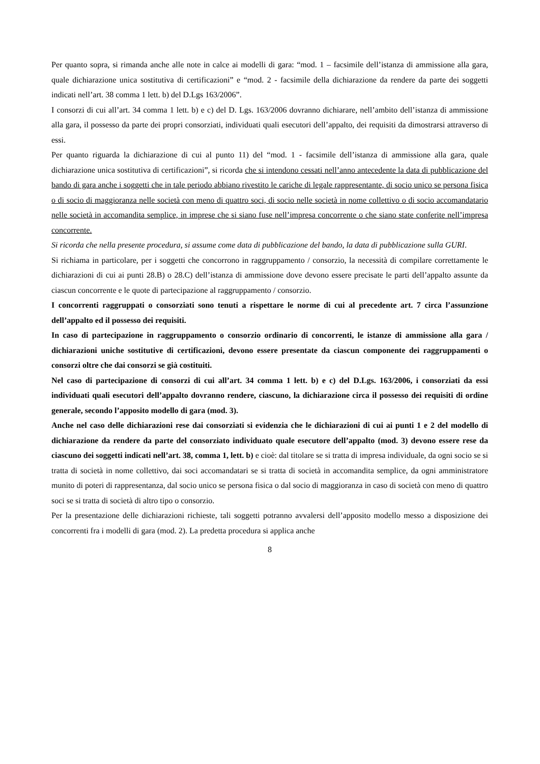Per quanto sopra, si rimanda anche alle note in calce ai modelli di gara: “mod. 1 – facsimile dell’istanza di ammissione alla gara, quale dichiarazione unica sostitutiva di certificazioni” e “mod. 2 - facsimile della dichiarazione da rendere da parte dei soggetti indicati nell’art. 38 comma 1 lett. b) del D.Lgs 163/2006”.
I consorzi di cui all’art. 34 comma 1 lett. b) e c) del D. Lgs. 163/2006 dovranno dichiarare, nell’ambito dell’istanza di ammissione alla gara, il possesso da parte dei propri consorziati, individuati quali esecutori dell’appalto, dei requisiti da dimostrarsi attraverso di essi.
Per quanto riguarda la dichiarazione di cui al punto 11) del “mod. 1 - facsimile dell’istanza di ammissione alla gara, quale dichiarazione unica sostitutiva di certificazioni”, si ricorda che si intendono cessati nell’anno antecedente la data di pubblicazione del bando di gara anche i soggetti che in tale periodo abbiano rivestito le cariche di legale rappresentante, di socio unico se persona fisica o di socio di maggioranza nelle società con meno di quattro soci, di socio nelle società in nome collettivo o di socio accomandatario nelle società in accomandita semplice, in imprese che si siano fuse nell’impresa concorrente o che siano state conferite nell’impresa concorrente.
Si ricorda che nella presente procedura, si assume come data di pubblicazione del bando, la data di pubblicazione sulla GURI.
Si richiama in particolare, per i soggetti che concorrono in raggruppamento / consorzio, la necessità di compilare correttamente le dichiarazioni di cui ai punti 28.B) o 28.C) dell’istanza di ammissione dove devono essere precisate le parti dell’appalto assunte da ciascun concorrente e le quote di partecipazione al raggruppamento / consorzio.
I concorrenti raggruppati o consorziati sono tenuti a rispettare le norme di cui al precedente art. 7 circa l’assunzione dell’appalto ed il possesso dei requisiti.
In caso di partecipazione in raggruppamento o consorzio ordinario di concorrenti, le istanze di ammissione alla gara / dichiarazioni uniche sostitutive di certificazioni, devono essere presentate da ciascun componente dei raggruppamenti o consorzi oltre che dai consorzi se già costituiti.
Nel caso di partecipazione di consorzi di cui all’art. 34 comma 1 lett. b) e c) del D.Lgs. 163/2006, i consorziati da essi individuati quali esecutori dell’appalto dovranno rendere, ciascuno, la dichiarazione circa il possesso dei requisiti di ordine generale, secondo l’apposito modello di gara (mod. 3).
Anche nel caso delle dichiarazioni rese dai consorziati si evidenzia che le dichiarazioni di cui ai punti 1 e 2 del modello di dichiarazione da rendere da parte del consorziato individuato quale esecutore dell’appalto (mod. 3) devono essere rese da ciascuno dei soggetti indicati nell’art. 38, comma 1, lett. b) e cioè: dal titolare se si tratta di impresa individuale, da ogni socio se si tratta di società in nome collettivo, dai soci accomandatari se si tratta di società in accomandita semplice, da ogni amministratore munito di poteri di rappresentanza, dal socio unico se persona fisica o dal socio di maggioranza in caso di società con meno di quattro soci se si tratta di società di altro tipo o consorzio.
Per la presentazione delle dichiarazioni richieste, tali soggetti potranno avvalersi dell’apposito modello messo a disposizione dei concorrenti fra i modelli di gara (mod. 2). La predetta procedura si applica anche
8